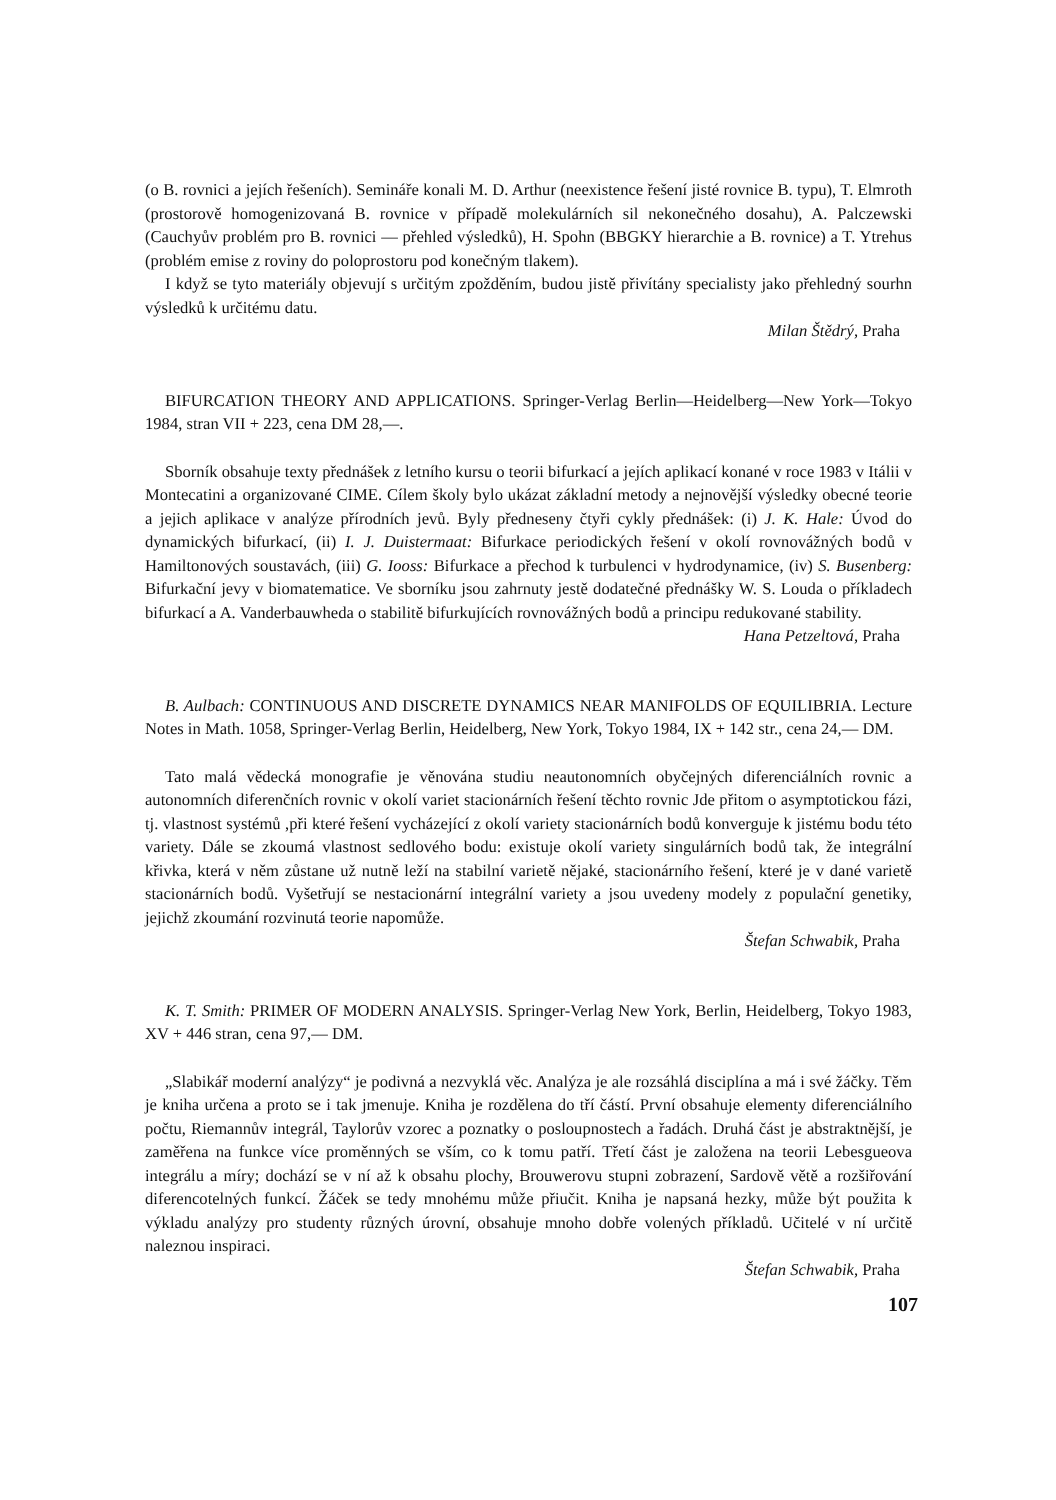(o B. rovnici a jejích řešeních). Semináře konali M. D. Arthur (neexistence řešení jisté rovnice B. typu), T. Elmroth (prostorově homogenizovaná B. rovnice v případě molekulárních sil nekonečného dosahu), A. Palczewski (Cauchyův problém pro B. rovnici — přehled výsledků), H. Spohn (BBGKY hierarchie a B. rovnice) a T. Ytrehus (problém emise z roviny do poloprostoru pod konečným tlakem).
I když se tyto materiály objevují s určitým zpožděním, budou jistě přivítány specialisty jako přehledný sourhn výsledků k určitému datu.
Milan Štědrý, Praha
BIFURCATION THEORY AND APPLICATIONS. Springer-Verlag Berlin—Heidelberg—New York—Tokyo 1984, stran VII + 223, cena DM 28,—.
Sborník obsahuje texty přednášek z letního kursu o teorii bifurkací a jejích aplikací konané v roce 1983 v Itálii v Montecatini a organizované CIME. Cílem školy bylo ukázat základní metody a nejnovější výsledky obecné teorie a jejich aplikace v analýze přírodních jevů. Byly předneseny čtyři cykly přednášek: (i) J. K. Hale: Úvod do dynamických bifurkací, (ii) I. J. Duistermaat: Bifurkace periodických řešení v okolí rovnovážných bodů v Hamiltonových soustavách, (iii) G. Iooss: Bifurkace a přechod k turbulenci v hydrodynamice, (iv) S. Busenberg: Bifurkační jevy v biomatematice. Ve sborníku jsou zahrnuty jestě dodatečné přednášky W. S. Louda o příkladech bifurkací a A. Vanderbauwheda o stabilitě bifurkujících rovnovážných bodů a principu redukované stability.
Hana Petzeltová, Praha
B. Aulbach: CONTINUOUS AND DISCRETE DYNAMICS NEAR MANIFOLDS OF EQUILIBRIA. Lecture Notes in Math. 1058, Springer-Verlag Berlin, Heidelberg, New York, Tokyo 1984, IX + 142 str., cena 24,— DM.
Tato malá vědecká monografie je věnována studiu neautonomních obyčejných diferenciálních rovnic a autonomních diferenčních rovnic v okolí variet stacionárních řešení těchto rovnic Jde přitom o asymptotickou fázi, tj. vlastnost systémů ,při které řešení vycházející z okolí variety stacionárních bodů konverguje k jistému bodu této variety. Dále se zkoumá vlastnost sedlového bodu: existuje okolí variety singulárních bodů tak, že integrální křivka, která v něm zůstane už nutně leží na stabilní varietě nějaké, stacionárního řešení, které je v dané varietě stacionárních bodů. Vyšetřují se nestacionární integrální variety a jsou uvedeny modely z populační genetiky, jejichž zkoumání rozvinutá teorie napomůže.
Štefan Schwabik, Praha
K. T. Smith: PRIMER OF MODERN ANALYSIS. Springer-Verlag New York, Berlin, Heidelberg, Tokyo 1983, XV + 446 stran, cena 97,— DM.
„Slabikář moderní analýzy“ je podivná a nezvyklá věc. Analýza je ale rozsáhlá disciplína a má i své žáčky. Těm je kniha určena a proto se i tak jmenuje. Kniha je rozdělena do tří částí. První obsahuje elementy diferenciálního počtu, Riemannův integrál, Taylorův vzorec a poznatky o posloupnostech a řadách. Druhá část je abstraktnější, je zaměřena na funkce více proměnných se vším, co k tomu patří. Třetí část je založena na teorii Lebesgueova integrálu a míry; dochází se v ní až k obsahu plochy, Brouwerovu stupni zobrazení, Sardově větě a rozšiřování diferencotelných funkcí. Žáček se tedy mnohému může přiučit. Kniha je napsaná hezky, může být použita k výkladu analýzy pro studenty různých úrovní, obsahuje mnoho dobře volených příkladů. Učitelé v ní určitě naleznou inspiraci.
Štefan Schwabik, Praha
107